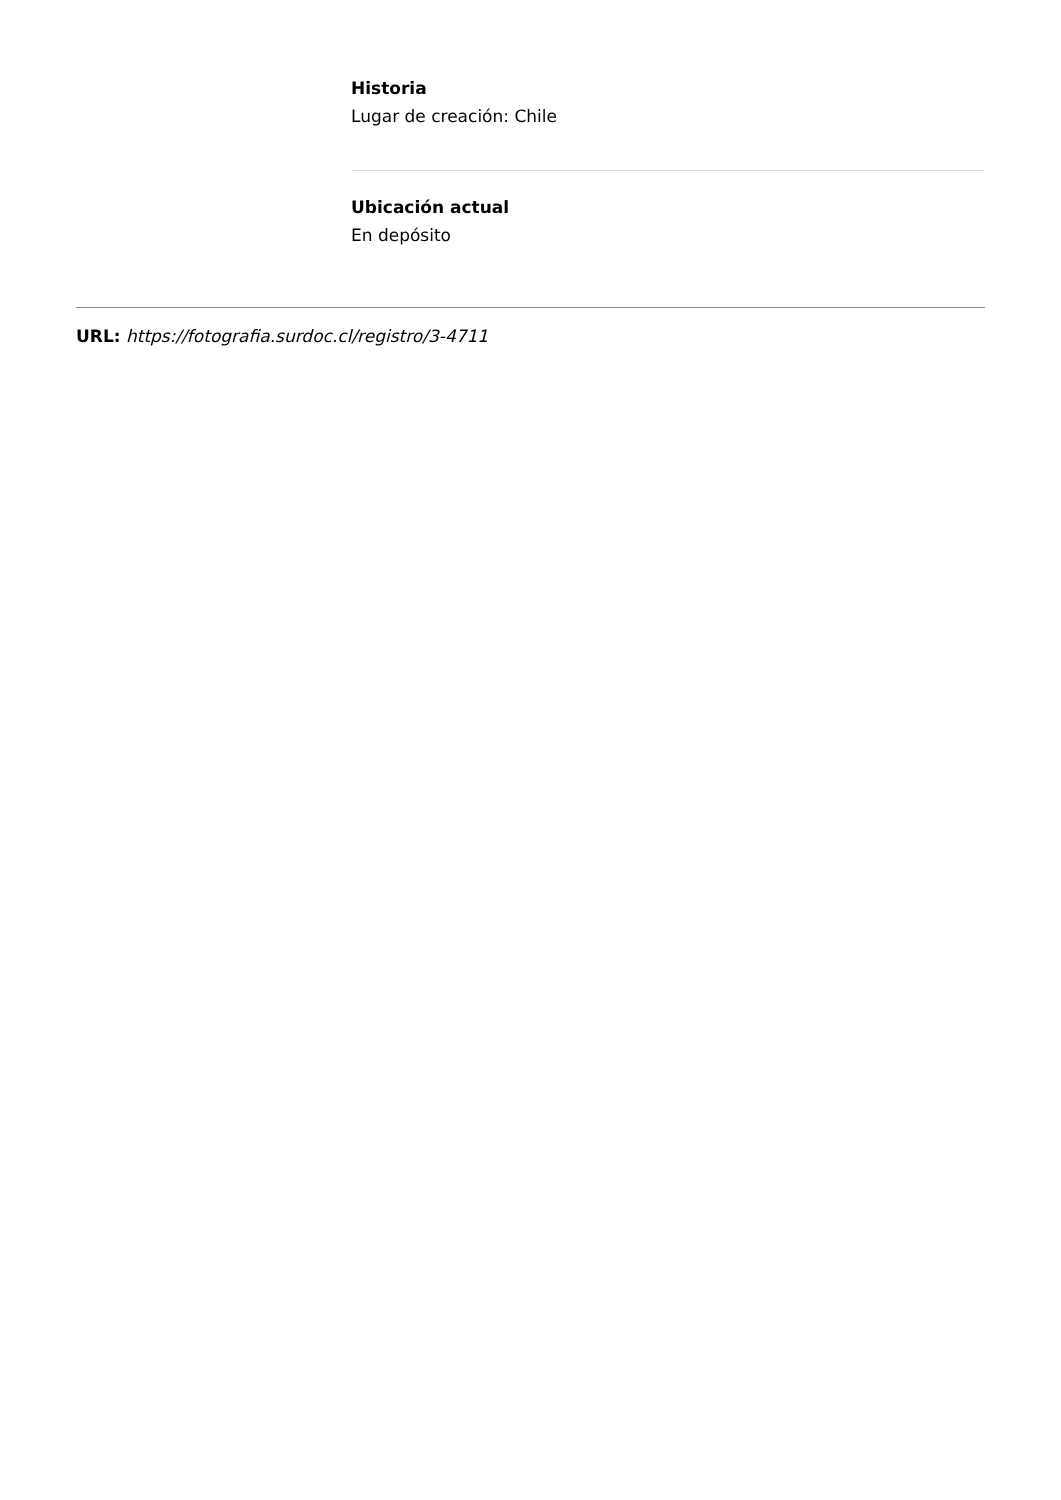Historia
Lugar de creación: Chile
Ubicación actual
En depósito
URL: https://fotografia.surdoc.cl/registro/3-4711